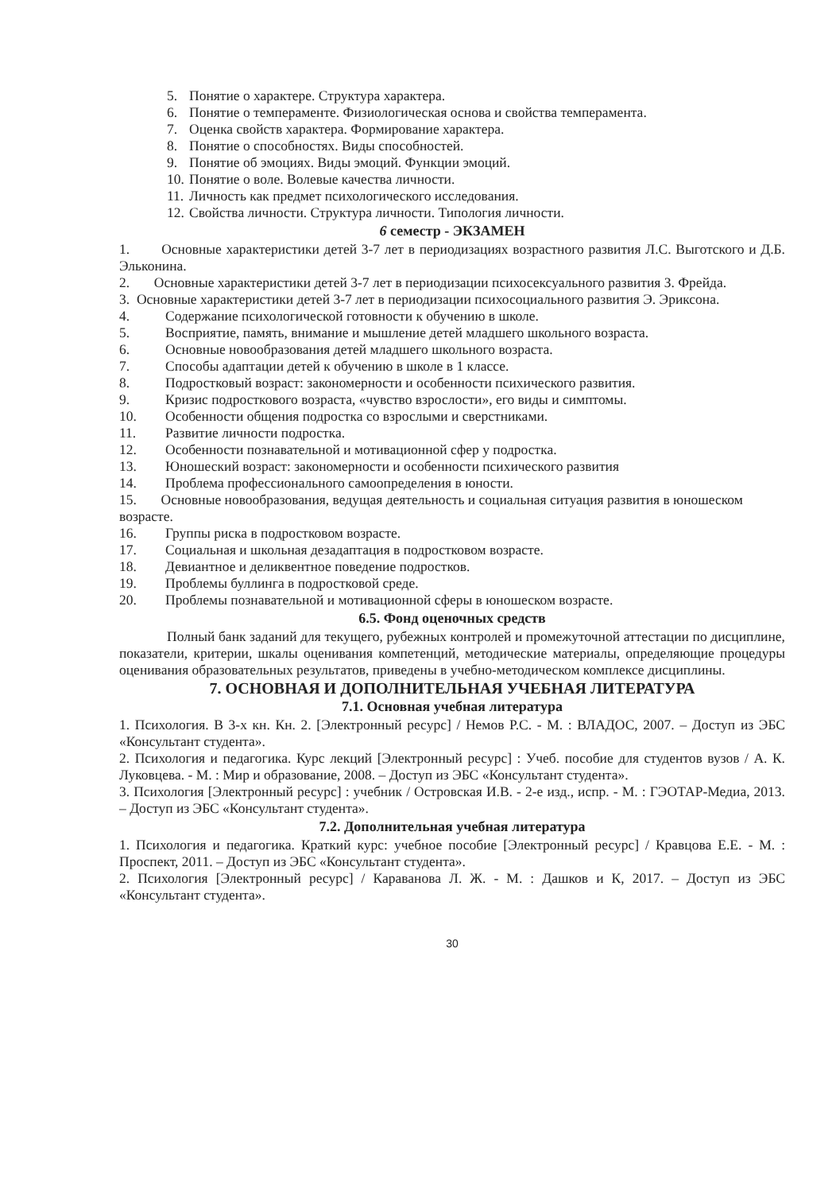5. Понятие о характере. Структура характера.
6. Понятие о темпераменте. Физиологическая основа и свойства темперамента.
7. Оценка свойств характера. Формирование характера.
8. Понятие о способностях. Виды способностей.
9. Понятие об эмоциях. Виды эмоций. Функции эмоций.
10. Понятие о воле. Волевые качества личности.
11. Личность как предмет психологического исследования.
12. Свойства личности. Структура личности. Типология личности.
6 семестр - ЭКЗАМЕН
1. Основные характеристики детей 3-7 лет в периодизациях возрастного развития Л.С. Выготского и Д.Б. Эльконина.
2. Основные характеристики детей 3-7 лет в периодизации психосексуального развития З. Фрейда.
3. Основные характеристики детей 3-7 лет в периодизации психосоциального развития Э. Эриксона.
4. Содержание психологической готовности к обучению в школе.
5. Восприятие, память, внимание и мышление детей младшего школьного возраста.
6. Основные новообразования детей младшего школьного возраста.
7. Способы адаптации детей к обучению в школе в 1 классе.
8. Подростковый возраст: закономерности и особенности психического развития.
9. Кризис подросткового возраста, «чувство взрослости», его виды и симптомы.
10. Особенности общения подростка со взрослыми и сверстниками.
11. Развитие личности подростка.
12. Особенности познавательной и мотивационной сфер у подростка.
13. Юношеский возраст: закономерности и особенности психического развития
14. Проблема профессионального самоопределения в юности.
15. Основные новообразования, ведущая деятельность и социальная ситуация развития в юношеском возрасте.
16. Группы риска в подростковом возрасте.
17. Социальная и школьная дезадаптация в подростковом возрасте.
18. Девиантное и деликвентное поведение подростков.
19. Проблемы буллинга в подростковой среде.
20. Проблемы познавательной и мотивационной сферы в юношеском возрасте.
6.5. Фонд оценочных средств
Полный банк заданий для текущего, рубежных контролей и промежуточной аттестации по дисциплине, показатели, критерии, шкалы оценивания компетенций, методические материалы, определяющие процедуры оценивания образовательных результатов, приведены в учебно-методическом комплексе дисциплины.
7. ОСНОВНАЯ И ДОПОЛНИТЕЛЬНАЯ УЧЕБНАЯ ЛИТЕРАТУРА
7.1. Основная учебная литература
1. Психология. В 3-х кн. Кн. 2. [Электронный ресурс] / Немов Р.С. - М. : ВЛАДОС, 2007. – Доступ из ЭБС «Консультант студента».
2. Психология и педагогика. Курс лекций [Электронный ресурс] : Учеб. пособие для студентов вузов / А. К. Луковцева. - М. : Мир и образование, 2008. – Доступ из ЭБС «Консультант студента».
3. Психология [Электронный ресурс] : учебник / Островская И.В. - 2-е изд., испр. - М. : ГЭОТАР-Медиа, 2013. – Доступ из ЭБС «Консультант студента».
7.2. Дополнительная учебная литература
1. Психология и педагогика. Краткий курс: учебное пособие [Электронный ресурс] / Кравцова Е.Е. - М. : Проспект, 2011. – Доступ из ЭБС «Консультант студента».
2. Психология [Электронный ресурс] / Караванова Л. Ж. - М. : Дашков и К, 2017. – Доступ из ЭБС «Консультант студента».
30